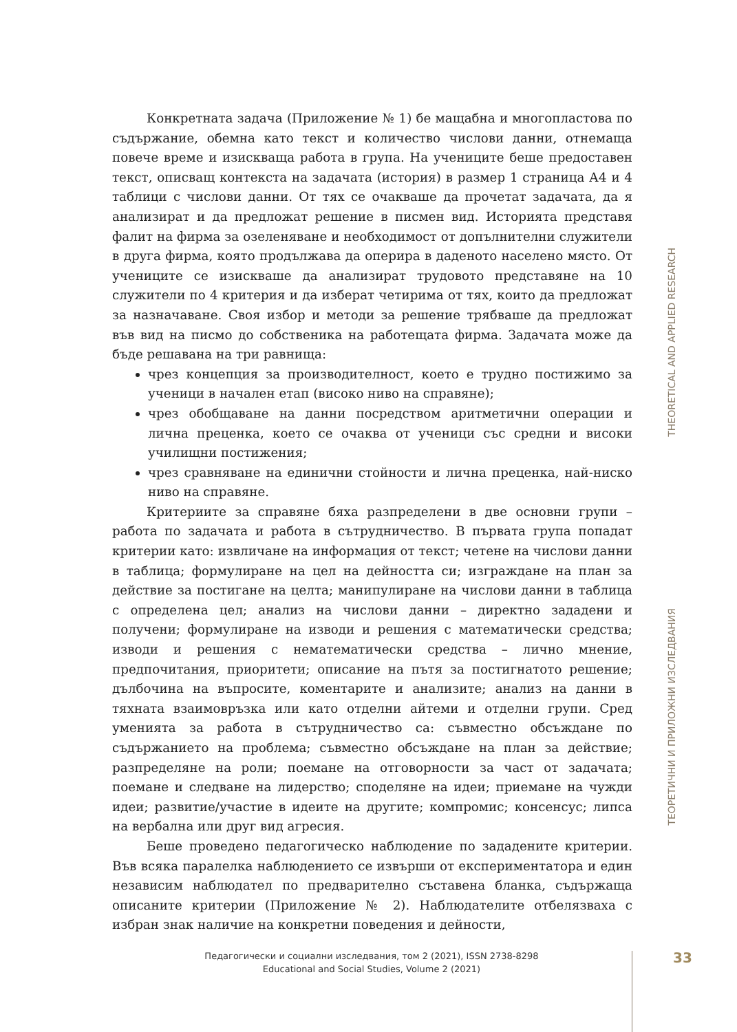Конкретната задача (Приложение № 1) бе мащабна и многопластова по съдържание, обемна като текст и количество числови данни, отнемаща повече време и изискваща работа в група. На учениците беше предоставен текст, описващ контекста на задачата (история) в размер 1 страница А4 и 4 таблици с числови данни. От тях се очакваше да прочетат задачата, да я анализират и да предложат решение в писмен вид. Историята представя фалит на фирма за озеленяване и необходимост от допълнителни служители в друга фирма, която продължава да оперира в даденото населено място. От учениците се изискваше да анализират трудовото представяне на 10 служители по 4 критерия и да изберат четирима от тях, които да предложат за назначаване. Своя избор и методи за решение трябваше да предложат във вид на писмо до собственика на работещата фирма. Задачата може да бъде решавана на три равнища:
чрез концепция за производителност, което е трудно постижимо за ученици в начален етап (високо ниво на справяне);
чрез обобщаване на данни посредством аритметични операции и лична преценка, което се очаква от ученици със средни и високи училищни постижения;
чрез сравняване на единични стойности и лична преценка, най-ниско ниво на справяне.
Критериите за справяне бяха разпределени в две основни групи – работа по задачата и работа в сътрудничество. В първата група попадат критерии като: извличане на информация от текст; четене на числови данни в таблица; формулиране на цел на дейността си; изграждане на план за действие за постигане на целта; манипулиране на числови данни в таблица с определена цел; анализ на числови данни – директно зададени и получени; формулиране на изводи и решения с математически средства; изводи и решения с нематематически средства – лично мнение, предпочитания, приоритети; описание на пътя за постигнатото решение; дълбочина на въпросите, коментарите и анализите; анализ на данни в тяхната взаимовръзка или като отделни айтеми и отделни групи. Сред уменията за работа в сътрудничество са: съвместно обсъждане по съдържанието на проблема; съвместно обсъждане на план за действие; разпределяне на роли; поемане на отговорности за част от задачата; поемане и следване на лидерство; споделяне на идеи; приемане на чужди идеи; развитие/участие в идеите на другите; компромис; консенсус; липса на вербална или друг вид агресия.
Беше проведено педагогическо наблюдение по зададените критерии. Във всяка паралелка наблюдението се извърши от експериментатора и един независим наблюдател по предварително съставена бланка, съдържаща описаните критерии (Приложение № 2). Наблюдателите отбелязваха с избран знак наличие на конкретни поведения и дейности,
THEORETICAL AND APPLIED RESEARCH
ТЕОРЕТИЧНИ И ПРИЛОЖНИ ИЗСЛЕДВАНИЯ
Педагогически и социални изследвания, том 2 (2021), ISSN 2738-8298
Educational and Social Studies, Volume 2 (2021)
33